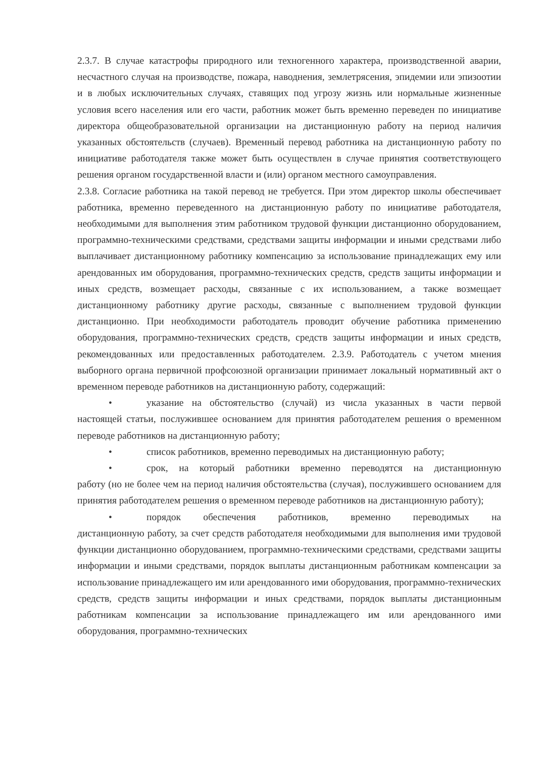2.3.7. В случае катастрофы природного или техногенного характера, производственной аварии, несчастного случая на производстве, пожара, наводнения, землетрясения, эпидемии или эпизоотии и в любых исключительных случаях, ставящих под угрозу жизнь или нормальные жизненные условия всего населения или его части, работник может быть временно переведен по инициативе директора общеобразовательной организации на дистанционную работу на период наличия указанных обстоятельств (случаев). Временный перевод работника на дистанционную работу по инициативе работодателя также может быть осуществлен в случае принятия соответствующего решения органом государственной власти и (или) органом местного самоуправления.
2.3.8. Согласие работника на такой перевод не требуется. При этом директор школы обеспечивает работника, временно переведенного на дистанционную работу по инициативе работодателя, необходимыми для выполнения этим работником трудовой функции дистанционно оборудованием, программно-техническими средствами, средствами защиты информации и иными средствами либо выплачивает дистанционному работнику компенсацию за использование принадлежащих ему или арендованных им оборудования, программно-технических средств, средств защиты информации и иных средств, возмещает расходы, связанные с их использованием, а также возмещает дистанционному работнику другие расходы, связанные с выполнением трудовой функции дистанционно. При необходимости работодатель проводит обучение работника применению оборудования, программно-технических средств, средств защиты информации и иных средств, рекомендованных или предоставленных работодателем. 2.3.9. Работодатель с учетом мнения выборного органа первичной профсоюзной организации принимает локальный нормативный акт о временном переводе работников на дистанционную работу, содержащий:
• указание на обстоятельство (случай) из числа указанных в части первой
настоящей статьи, послужившее основанием для принятия работодателем решения о временном переводе работников на дистанционную работу;
• список работников, временно переводимых на дистанционную работу;
• срок, на который работники временно переводятся на дистанционную
работу (но не более чем на период наличия обстоятельства (случая), послужившего основанием для принятия работодателем решения о временном переводе работников на дистанционную работу);
• порядок обеспечения работников, временно переводимых на
дистанционную работу, за счет средств работодателя необходимыми для выполнения ими трудовой функции дистанционно оборудованием, программно-техническими средствами, средствами защиты информации и иными средствами, порядок выплаты дистанционным работникам компенсации за использование принадлежащего им или арендованного ими оборудования, программно-технических средств, средств защиты информации и иных средствами, порядок выплаты дистанционным работникам компенсации за использование принадлежащего им или арендованного ими оборудования, программно-технических